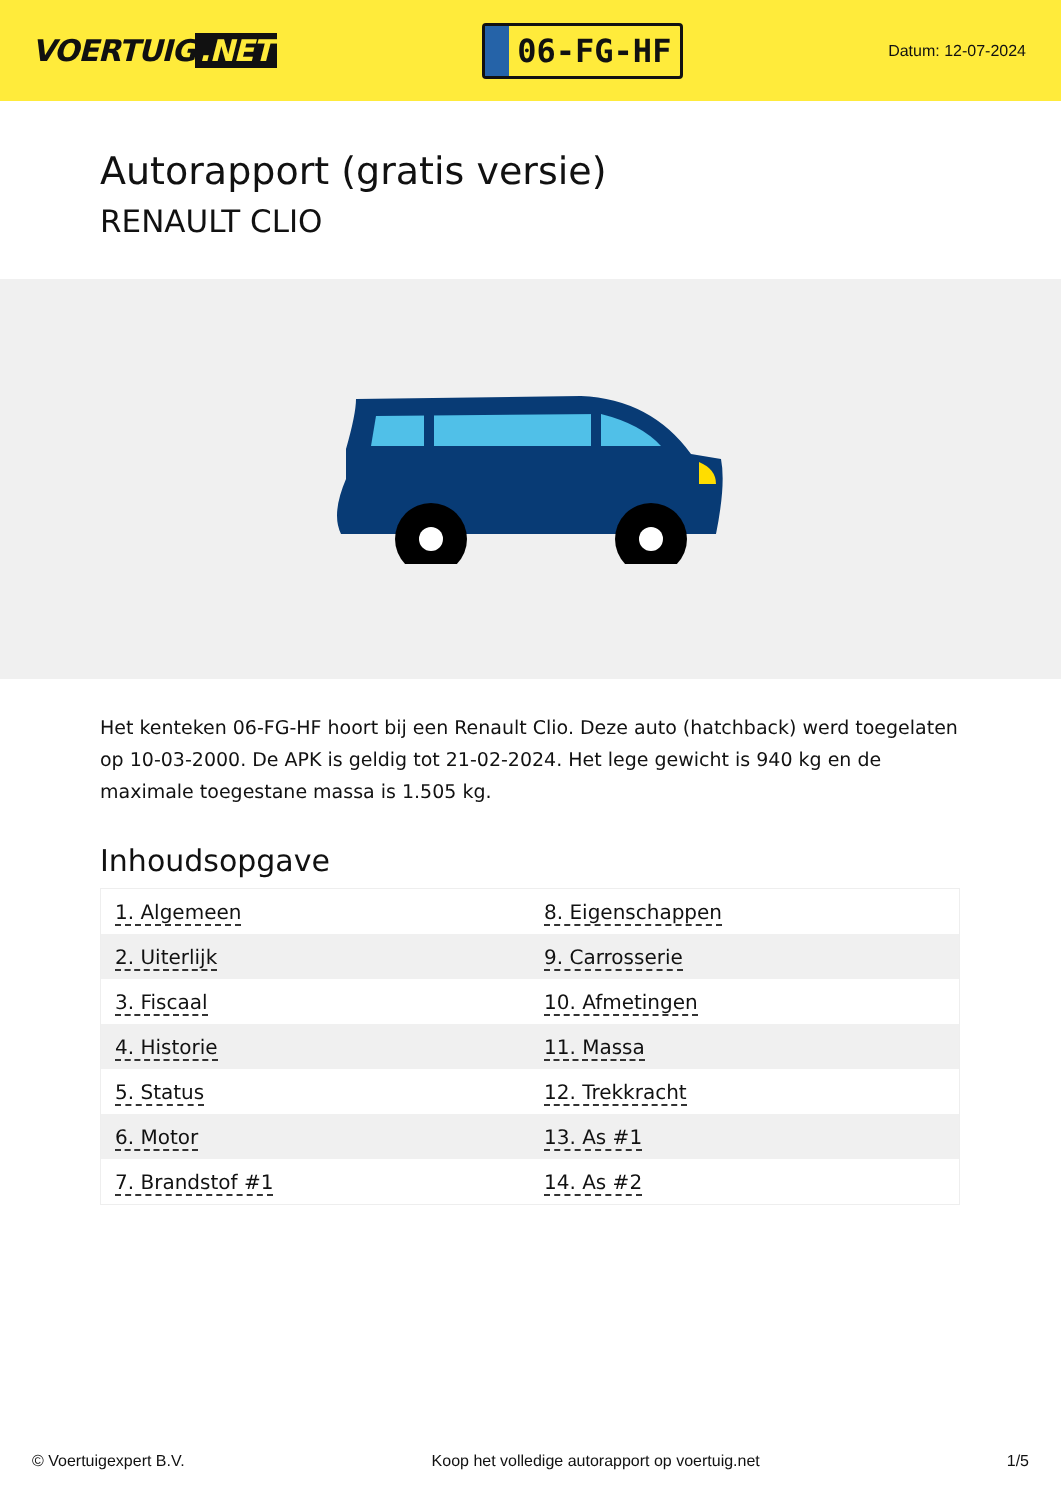VOERTUIG.NET
06-FG-HF
Datum: 12-07-2024
Autorapport (gratis versie)
RENAULT CLIO
Het kenteken 06-FG-HF hoort bij een Renault Clio. Deze auto (hatchback) werd toegelaten op 10-03-2000. De APK is geldig tot 21-02-2024. Het lege gewicht is 940 kg en de maximale toegestane massa is 1.505 kg.
Inhoudsopgave
| 1. Algemeen | 8. Eigenschappen |
| 2. Uiterlijk | 9. Carrosserie |
| 3. Fiscaal | 10. Afmetingen |
| 4. Historie | 11. Massa |
| 5. Status | 12. Trekkracht |
| 6. Motor | 13. As #1 |
| 7. Brandstof #1 | 14. As #2 |
© Voertuigexpert B.V. Koop het volledige autorapport op voertuig.net 1/5